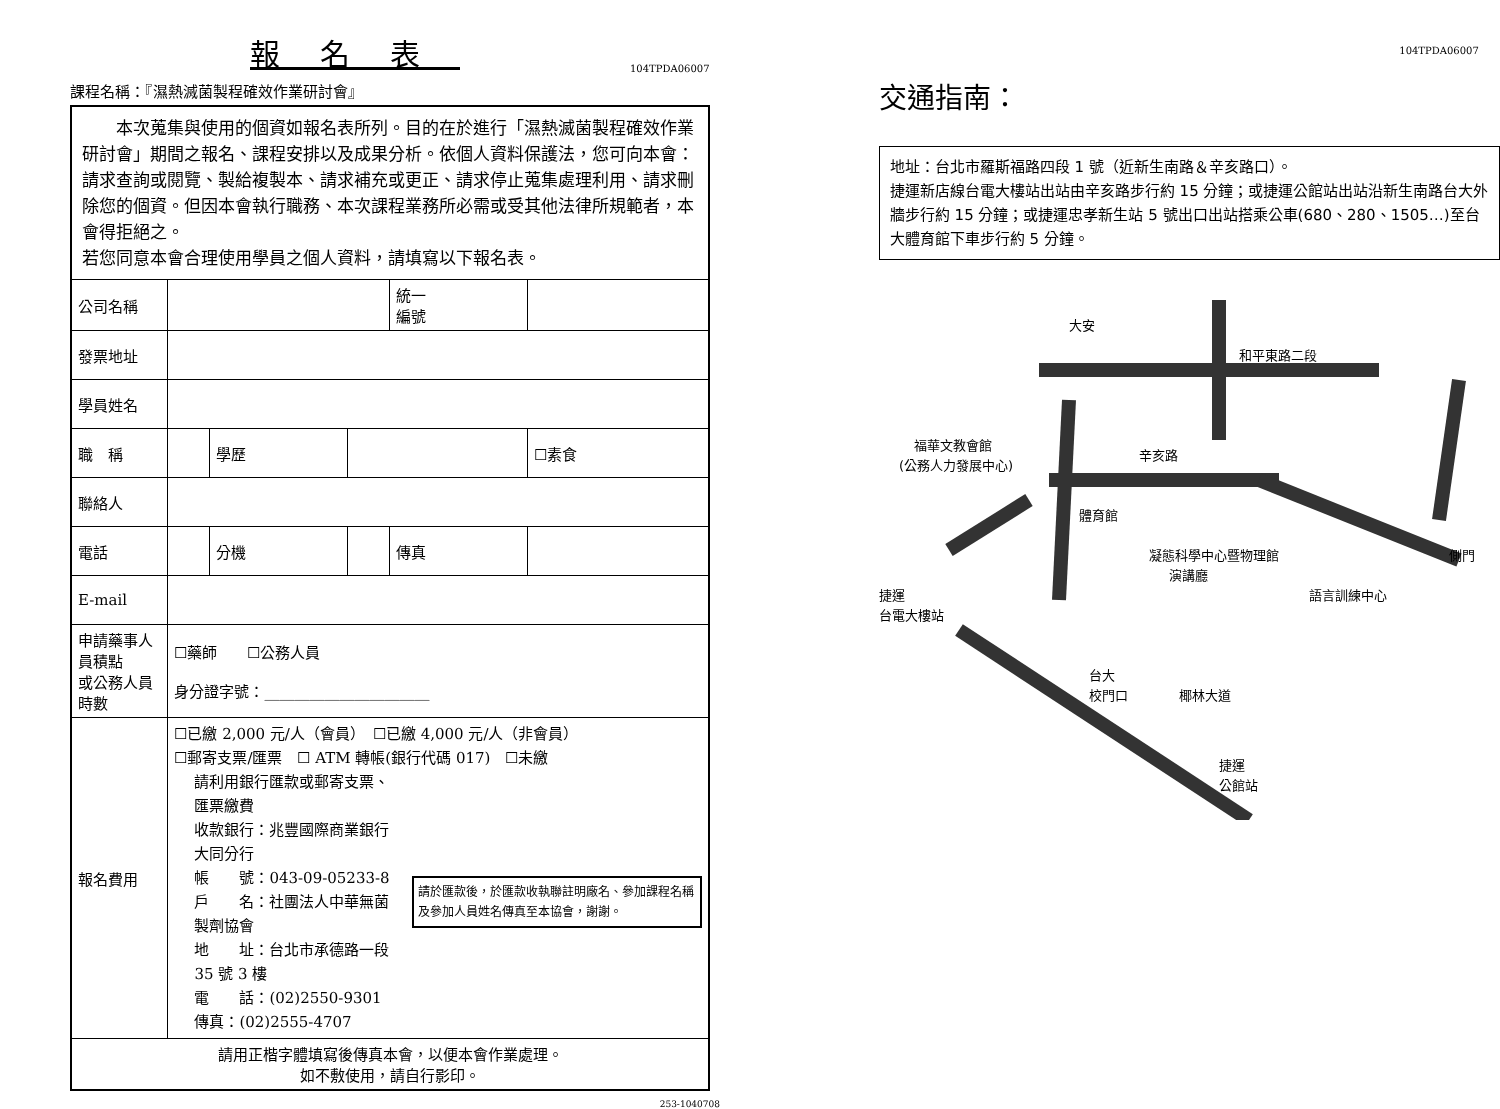報名表
104TPDA06007
課程名稱：『濕熱滅菌製程確效作業研討會』
| 本次蒐集與使用的個資如報名表所列。目的在於進行「濕熱滅菌製程確效作業研討會」期間之報名、課程安排以及成果分析。依個人資料保護法，您可向本會：請求查詢或閱覽、製給複製本、請求補充或更正、請求停止蒐集處理利用、請求刪除您的個資。但因本會執行職務、本次課程業務所必需或受其他法律所規範者，本會得拒絕之。 若您同意本會合理使用學員之個人資料，請填寫以下報名表。 | | | | | |
| 公司名稱 | | | | 統一 編號 | |
| 發票地址 | | | | | |
| 學員姓名 | | | | | |
| 職 稱 | | 學歷 | | | ☐素食 |
| 聯絡人 | | | | | |
| 電話 | | 分機 | | 傳真 | |
| E-mail | | | | | |
| 申請藥事人員積點 或公務人員時數 | ☐藥師 ☐公務人員 身分證字號：______________________ | | | | |
| 報名費用 | ☐已繳 2,000 元/人（會員） ☐已繳 4,000 元/人（非會員） ☐郵寄支票/匯票 ☐ ATM 轉帳(銀行代碼 017) ☐未繳 請利用銀行匯款或郵寄支票、匯票繳費 收款銀行：兆豐國際商業銀行大同分行 帳 號：043-09-05233-8 戶 名：社團法人中華無菌製劑協會 地 址：台北市承德路一段 35 號 3 樓 電 話：(02)2550-9301 傳真：(02)2555-4707 請於匯款後，於匯款收執聯註明廠名、參加課程名稱及參加人員姓名傳真至本協會，謝謝。 | | | | |
| 請用正楷字體填寫後傳真本會，以便本會作業處理。 如不敷使用，請自行影印。 | | | | | |
253-1040708
104TPDA06007
交通指南：
地址：台北市羅斯福路四段 1 號（近新生南路＆辛亥路口）。
捷運新店線台電大樓站出站由辛亥路步行約 15 分鐘；或捷運公館站出站沿新生南路台大外牆步行約 15 分鐘；或捷運忠孝新生站 5 號出口出站搭乘公車(680、280、1505…)至台大體育館下車步行約 5 分鐘。
大安
和平東路二段
辛亥路
福華文教會館
(公務人力發展中心)
體育館
凝態科學中心暨物理館
演講廳
捷運
台電大樓站
語言訓練中心
側門
台大
校門口
椰林大道
捷運
公館站